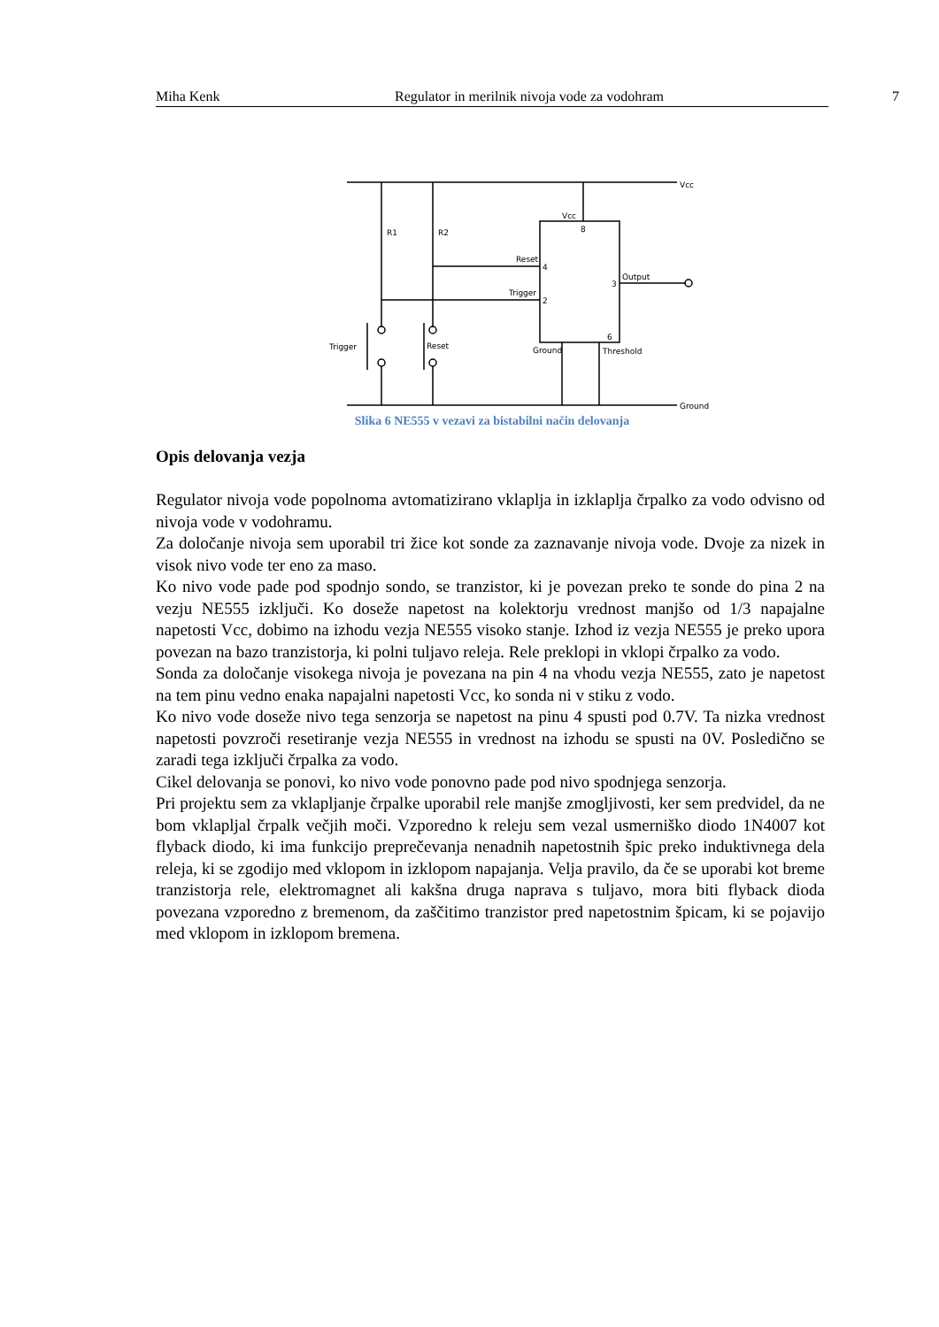Miha Kenk Regulator in merilnik nivoja vode za vodohram 7
Vcc
Ground
Vcc
8
R1
R2
Reset
4
Trigger
2
Output
3
6
Ground
Threshold
Trigger
Reset
Slika 6 NE555 v vezavi za bistabilni način delovanja
Opis delovanja vezja
Regulator nivoja vode popolnoma avtomatizirano vklaplja in izklaplja črpalko za vodo odvisno od nivoja vode v vodohramu.
Za določanje nivoja sem uporabil tri žice kot sonde za zaznavanje nivoja vode. Dvoje za nizek in visok nivo vode ter eno za maso.
Ko nivo vode pade pod spodnjo sondo, se tranzistor, ki je povezan preko te sonde do pina 2 na vezju NE555 izključi. Ko doseže napetost na kolektorju vrednost manjšo od 1/3 napajalne napetosti Vcc, dobimo na izhodu vezja NE555 visoko stanje. Izhod iz vezja NE555 je preko upora povezan na bazo tranzistorja, ki polni tuljavo releja. Rele preklopi in vklopi črpalko za vodo.
Sonda za določanje visokega nivoja je povezana na pin 4 na vhodu vezja NE555, zato je napetost na tem pinu vedno enaka napajalni napetosti Vcc, ko sonda ni v stiku z vodo.
Ko nivo vode doseže nivo tega senzorja se napetost na pinu 4 spusti pod 0.7V. Ta nizka vrednost napetosti povzroči resetiranje vezja NE555 in vrednost na izhodu se spusti na 0V. Posledično se zaradi tega izključi črpalka za vodo.
Cikel delovanja se ponovi, ko nivo vode ponovno pade pod nivo spodnjega senzorja.
Pri projektu sem za vklapljanje črpalke uporabil rele manjše zmogljivosti, ker sem predvidel, da ne bom vklapljal črpalk večjih moči. Vzporedno k releju sem vezal usmerniško diodo 1N4007 kot flyback diodo, ki ima funkcijo preprečevanja nenadnih napetostnih špic preko induktivnega dela releja, ki se zgodijo med vklopom in izklopom napajanja. Velja pravilo, da če se uporabi kot breme tranzistorja rele, elektromagnet ali kakšna druga naprava s tuljavo, mora biti flyback dioda povezana vzporedno z bremenom, da zaščitimo tranzistor pred napetostnim špicam, ki se pojavijo med vklopom in izklopom bremena.